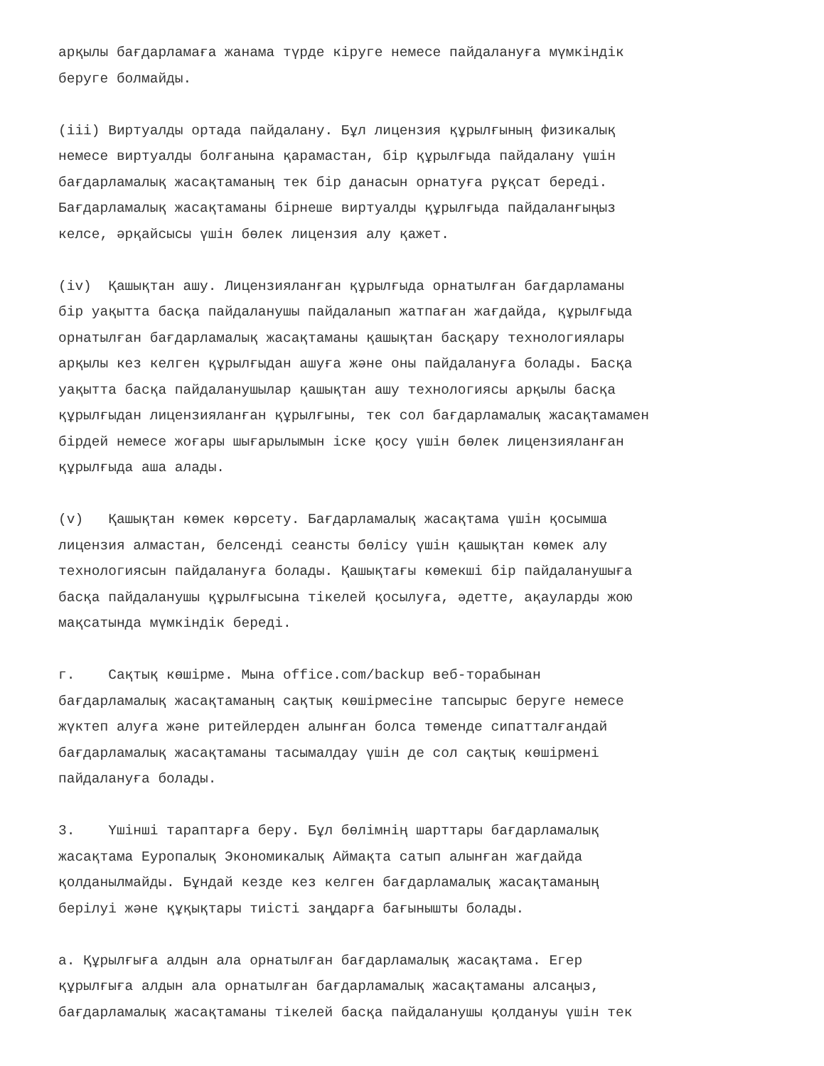арқылы бағдарламаға жанама түрде кіруге немесе пайдалануға мүмкіндік беруге болмайды.
(iii) Виртуалды ортада пайдалану. Бұл лицензия құрылғының физикалық немесе виртуалды болғанына қарамастан, бір құрылғыда пайдалану үшін бағдарламалық жасақтаманың тек бір данасын орнатуға рұқсат береді. Бағдарламалық жасақтаманы бірнеше виртуалды құрылғыда пайдаланғыңыз келсе, әрқайсысы үшін бөлек лицензия алу қажет.
(iv) Қашықтан ашу. Лицензияланған құрылғыда орнатылған бағдарламаны бір уақытта басқа пайдаланушы пайдаланып жатпаған жағдайда, құрылғыда орнатылған бағдарламалық жасақтаманы қашықтан басқару технологиялары арқылы кез келген құрылғыдан ашуға және оны пайдалануға болады. Басқа уақытта басқа пайдаланушылар қашықтан ашу технологиясы арқылы басқа құрылғыдан лицензияланған құрылғыны, тек сол бағдарламалық жасақтамамен бірдей немесе жоғары шығарылымын іске қосу үшін бөлек лицензияланған құрылғыда аша алады.
(v) Қашықтан көмек көрсету. Бағдарламалық жасақтама үшін қосымша лицензия алмастан, белсенді сеансты бөлісу үшін қашықтан көмек алу технологиясын пайдалануға болады. Қашықтағы көмекші бір пайдаланушыға басқа пайдаланушы құрылғысына тікелей қосылуға, әдетте, ақауларды жою мақсатында мүмкіндік береді.
г. Сақтық көшірме. Мына office.com/backup веб-торабынан бағдарламалық жасақтаманың сақтық көшірмесіне тапсырыс беруге немесе жүктеп алуға және ритейлерден алынған болса төменде сипатталғандай бағдарламалық жасақтаманы тасымалдау үшін де сол сақтық көшірмені пайдалануға болады.
3. Үшінші тараптарға беру. Бұл бөлімнің шарттары бағдарламалық жасақтама Еуропалық Экономикалық Аймақта сатып алынған жағдайда қолданылмайды. Бұндай кезде кез келген бағдарламалық жасақтаманың берілуі және құқықтары тиісті заңдарға бағынышты болады.
а. Құрылғыға алдын ала орнатылған бағдарламалық жасақтама. Егер құрылғыға алдын ала орнатылған бағдарламалық жасақтаманы алсаңыз, бағдарламалық жасақтаманы тікелей басқа пайдаланушы қолдануы үшін тек